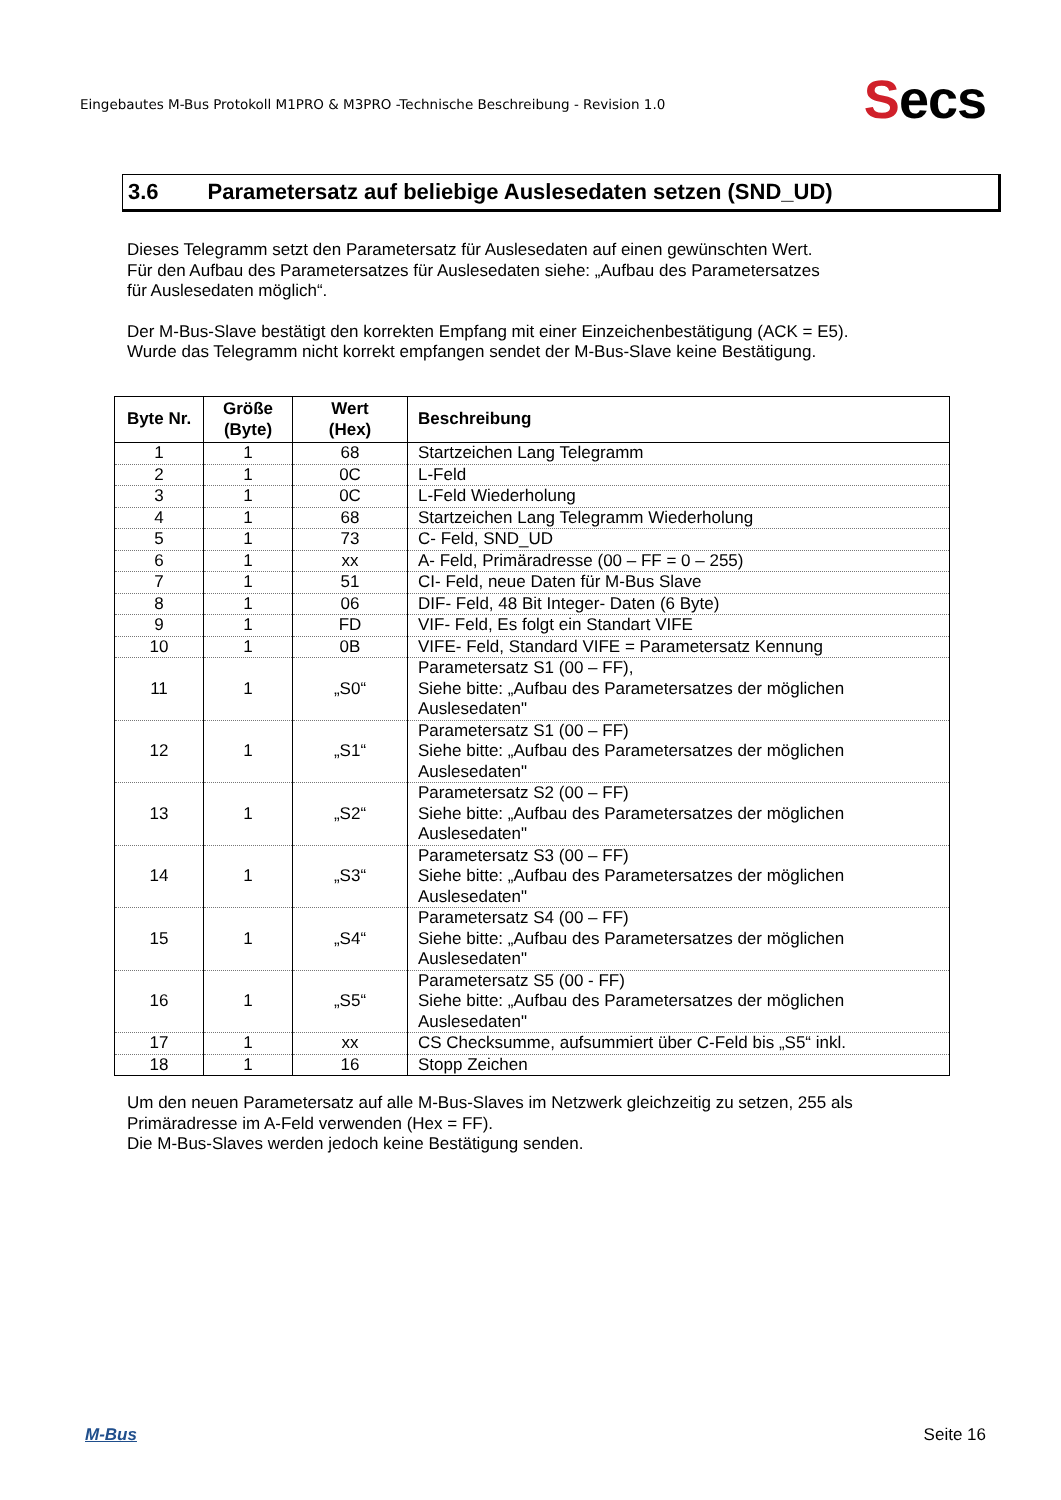Eingebautes M-Bus Protokoll M1PRO & M3PRO -Technische Beschreibung - Revision 1.0
Secs
3.6 Parametersatz auf beliebige Auslesedaten setzen (SND_UD)
Dieses Telegramm setzt den Parametersatz für Auslesedaten auf einen gewünschten Wert.
Für den Aufbau des Parametersatzes für Auslesedaten siehe: „Aufbau des Parametersatzes
für Auslesedaten möglich“.
Der M-Bus-Slave bestätigt den korrekten Empfang mit einer Einzeichenbestätigung (ACK = E5).
Wurde das Telegramm nicht korrekt empfangen sendet der M-Bus-Slave keine Bestätigung.
| Byte Nr. | Größe (Byte) | Wert (Hex) | Beschreibung |
| --- | --- | --- | --- |
| 1 | 1 | 68 | Startzeichen Lang Telegramm |
| 2 | 1 | 0C | L-Feld |
| 3 | 1 | 0C | L-Feld Wiederholung |
| 4 | 1 | 68 | Startzeichen Lang Telegramm Wiederholung |
| 5 | 1 | 73 | C- Feld, SND_UD |
| 6 | 1 | xx | A- Feld, Primäradresse (00 – FF = 0 – 255) |
| 7 | 1 | 51 | CI- Feld, neue Daten für M-Bus Slave |
| 8 | 1 | 06 | DIF- Feld, 48 Bit Integer- Daten (6 Byte) |
| 9 | 1 | FD | VIF- Feld, Es folgt ein Standart VIFE |
| 10 | 1 | 0B | VIFE- Feld, Standard VIFE = Parametersatz Kennung |
| 11 | 1 | „S0“ | Parametersatz S1 (00 – FF), Siehe bitte: „Aufbau des Parametersatzes der möglichen Auslesedaten" |
| 12 | 1 | „S1“ | Parametersatz S1 (00 – FF) Siehe bitte: „Aufbau des Parametersatzes der möglichen Auslesedaten" |
| 13 | 1 | „S2“ | Parametersatz S2 (00 – FF) Siehe bitte: „Aufbau des Parametersatzes der möglichen Auslesedaten" |
| 14 | 1 | „S3“ | Parametersatz S3 (00 – FF) Siehe bitte: „Aufbau des Parametersatzes der möglichen Auslesedaten" |
| 15 | 1 | „S4“ | Parametersatz S4 (00 – FF) Siehe bitte: „Aufbau des Parametersatzes der möglichen Auslesedaten" |
| 16 | 1 | „S5“ | Parametersatz S5 (00 - FF) Siehe bitte: „Aufbau des Parametersatzes der möglichen Auslesedaten" |
| 17 | 1 | xx | CS Checksumme, aufsummiert über C-Feld bis „S5“ inkl. |
| 18 | 1 | 16 | Stopp Zeichen |
Um den neuen Parametersatz auf alle M-Bus-Slaves im Netzwerk gleichzeitig zu setzen, 255 als
Primäradresse im A-Feld verwenden (Hex = FF).
Die M-Bus-Slaves werden jedoch keine Bestätigung senden.
M-Bus Seite 16